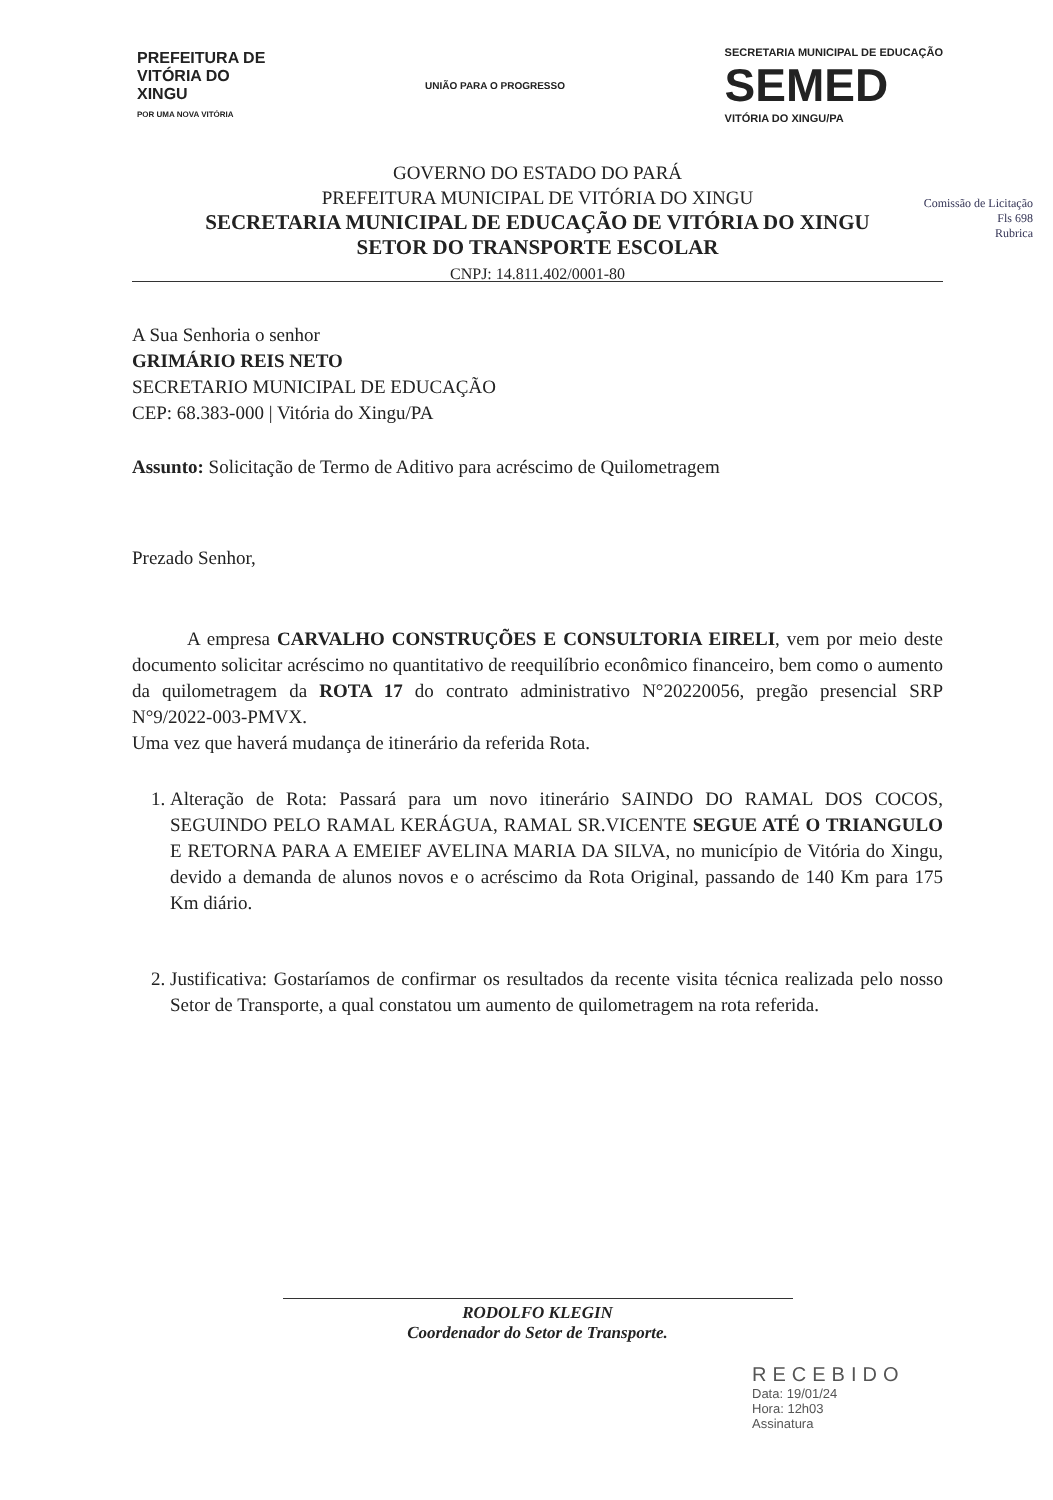PREFEITURA DE
VITÓRIA DO
XINGU
POR UMA NOVA VITÓRIA
UNIÃO PARA O PROGRESSO
SECRETARIA MUNICIPAL DE EDUCAÇÃO
SEMED
VITÓRIA DO XINGU/PA
GOVERNO DO ESTADO DO PARÁ
PREFEITURA MUNICIPAL DE VITÓRIA DO XINGU
SECRETARIA MUNICIPAL DE EDUCAÇÃO DE VITÓRIA DO XINGU
SETOR DO TRANSPORTE ESCOLAR
CNPJ: 14.811.402/0001-80
Comissão de Licitação
Fls 698
Rubrica
A Sua Senhoria o senhor
GRIMÁRIO REIS NETO
SECRETARIO MUNICIPAL DE EDUCAÇÃO
CEP: 68.383-000 | Vitória do Xingu/PA
Assunto: Solicitação de Termo de Aditivo para acréscimo de Quilometragem
Prezado Senhor,
A empresa CARVALHO CONSTRUÇÕES E CONSULTORIA EIRELI, vem por meio deste documento solicitar acréscimo no quantitativo de reequilíbrio econômico financeiro, bem como o aumento da quilometragem da ROTA 17 do contrato administrativo N°20220056, pregão presencial SRP N°9/2022-003-PMVX.
Uma vez que haverá mudança de itinerário da referida Rota.
1. Alteração de Rota: Passará para um novo itinerário SAINDO DO RAMAL DOS COCOS, SEGUINDO PELO RAMAL KERÁGUA, RAMAL SR.VICENTE SEGUE ATÉ O TRIANGULO E RETORNA PARA A EMEIEF AVELINA MARIA DA SILVA, no município de Vitória do Xingu, devido a demanda de alunos novos e o acréscimo da Rota Original, passando de 140 Km para 175 Km diário.
2. Justificativa: Gostaríamos de confirmar os resultados da recente visita técnica realizada pelo nosso Setor de Transporte, a qual constatou um aumento de quilometragem na rota referida.
RODOLFO KLEGIN
Coordenador do Setor de Transporte.
RECEBIDO
Data: 19/01/24
Hora: 12h03
Assinatura